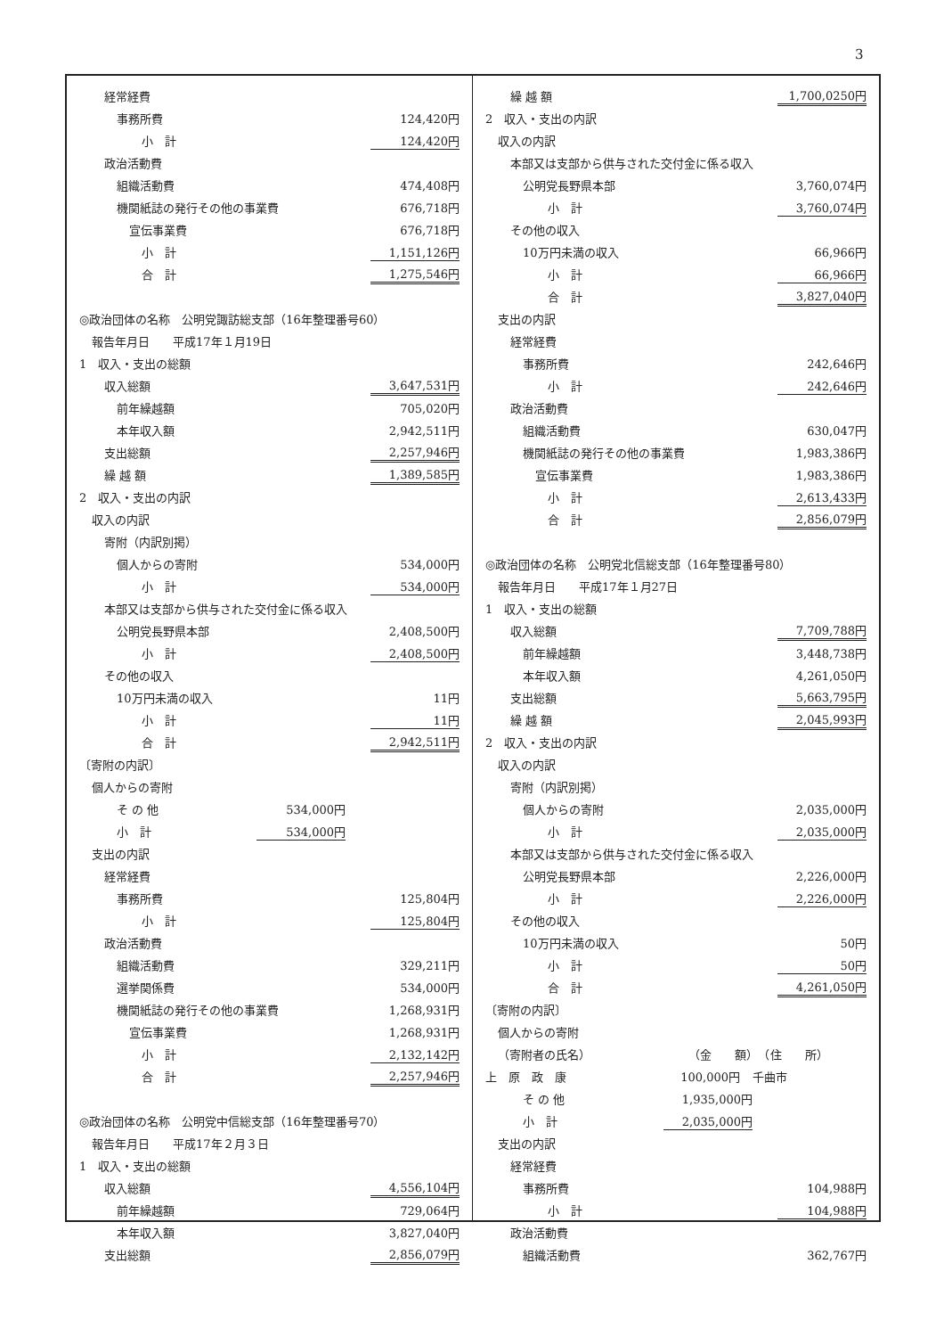3
経常経費
事務所費 124,420円
小　計 124,420円
政治活動費
組織活動費 474,408円
機関紙誌の発行その他の事業費 676,718円
宣伝事業費 676,718円
小　計 1,151,126円
合　計 1,275,546円
◎政治団体の名称　公明党諏訪総支部（16年整理番号60）
報告年月日　　平成17年１月19日
1　収入・支出の総額
収入総額 3,647,531円
前年繰越額 705,020円
本年収入額 2,942,511円
支出総額 2,257,946円
繰 越 額 1,389,585円
2　収入・支出の内訳
収入の内訳
寄附（内訳別掲）
個人からの寄附 534,000円
小　計 534,000円
本部又は支部から供与された交付金に係る収入
公明党長野県本部 2,408,500円
小　計 2,408,500円
その他の収入
10万円未満の収入 11円
小　計 11円
合　計 2,942,511円
〔寄附の内訳〕
個人からの寄附
そ の 他 534,000円
小　計 534,000円
支出の内訳
経常経費
事務所費 125,804円
小　計 125,804円
政治活動費
組織活動費 329,211円
選挙関係費 534,000円
機関紙誌の発行その他の事業費 1,268,931円
宣伝事業費 1,268,931円
小　計 2,132,142円
合　計 2,257,946円
◎政治団体の名称　公明党中信総支部（16年整理番号70）
報告年月日　　平成17年２月３日
1　収入・支出の総額
収入総額 4,556,104円
前年繰越額 729,064円
本年収入額 3,827,040円
支出総額 2,856,079円
繰 越 額 1,700,0250円
2　収入・支出の内訳
収入の内訳
本部又は支部から供与された交付金に係る収入
公明党長野県本部 3,760,074円
小　計 3,760,074円
その他の収入
10万円未満の収入 66,966円
小　計 66,966円
合　計 3,827,040円
支出の内訳
経常経費
事務所費 242,646円
小　計 242,646円
政治活動費
組織活動費 630,047円
機関紙誌の発行その他の事業費 1,983,386円
宣伝事業費 1,983,386円
小　計 2,613,433円
合　計 2,856,079円
◎政治団体の名称　公明党北信総支部（16年整理番号80）
報告年月日　　平成17年１月27日
1　収入・支出の総額
収入総額 7,709,788円
前年繰越額 3,448,738円
本年収入額 4,261,050円
支出総額 5,663,795円
繰 越 額 2,045,993円
2　収入・支出の内訳
収入の内訳
寄附（内訳別掲）
個人からの寄附 2,035,000円
小　計 2,035,000円
本部又は支部から供与された交付金に係る収入
公明党長野県本部 2,226,000円
小　計 2,226,000円
その他の収入
10万円未満の収入 50円
小　計 50円
合　計 4,261,050円
〔寄附の内訳〕
個人からの寄附
（寄附者の氏名） （金　　額）　（住　　所）
上　原　政　康 100,000円 千曲市
そ の 他 1,935,000円
小　計 2,035,000円
支出の内訳
経常経費
事務所費 104,988円
小　計 104,988円
政治活動費
組織活動費 362,767円